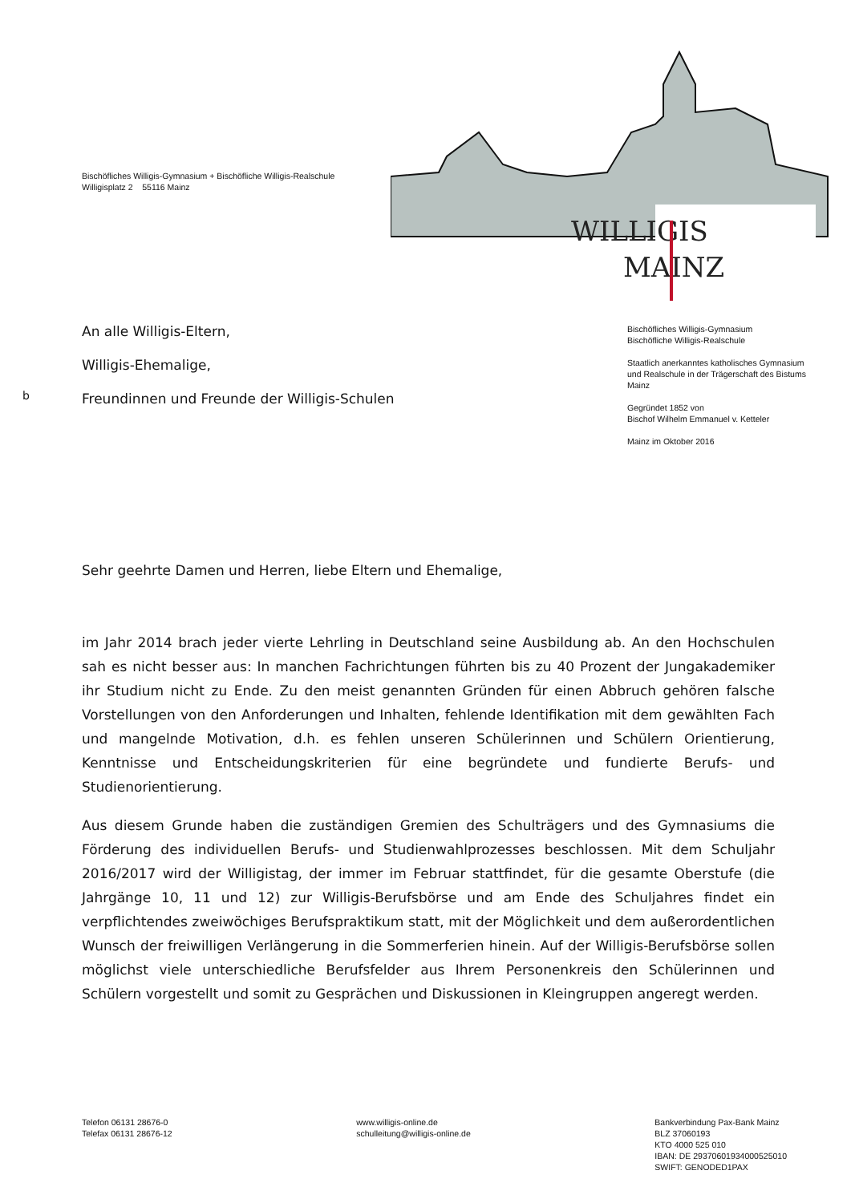Bischöfliches Willigis-Gymnasium + Bischöfliche Willigis-Realschule
Willigisplatz 2 55116 Mainz
WILLIGIS
MAINZ
An alle Willigis-Eltern,
Willigis-Ehemalige,
Freundinnen und Freunde der Willigis-Schulen
Bischöfliches Willigis-Gymnasium
Bischöfliche Willigis-Realschule
Staatlich anerkanntes katholisches Gymnasium und Realschule in der Trägerschaft des Bistums Mainz
Gegründet 1852 von
Bischof Wilhelm Emmanuel v. Ketteler
Mainz im Oktober 2016
b
Sehr geehrte Damen und Herren, liebe Eltern und Ehemalige,
im Jahr 2014 brach jeder vierte Lehrling in Deutschland seine Ausbildung ab. An den Hochschulen sah es nicht besser aus: In manchen Fachrichtungen führten bis zu 40 Prozent der Jungakademiker ihr Studium nicht zu Ende. Zu den meist genannten Gründen für einen Abbruch gehören falsche Vorstellungen von den Anforderungen und Inhalten, fehlende Identifikation mit dem gewählten Fach und mangelnde Motivation, d.h. es fehlen unseren Schülerinnen und Schülern Orientierung, Kenntnisse und Entscheidungskriterien für eine begründete und fundierte Berufs- und Studienorientierung.
Aus diesem Grunde haben die zuständigen Gremien des Schulträgers und des Gymnasiums die Förderung des individuellen Berufs- und Studienwahlprozesses beschlossen. Mit dem Schuljahr 2016/2017 wird der Willigistag, der immer im Februar stattfindet, für die gesamte Oberstufe (die Jahrgänge 10, 11 und 12) zur Willigis-Berufsbörse und am Ende des Schuljahres findet ein verpflichtendes zweiwöchiges Berufspraktikum statt, mit der Möglichkeit und dem außerordentlichen Wunsch der freiwilligen Verlängerung in die Sommerferien hinein. Auf der Willigis-Berufsbörse sollen möglichst viele unterschiedliche Berufsfelder aus Ihrem Personenkreis den Schülerinnen und Schülern vorgestellt und somit zu Gesprächen und Diskussionen in Kleingruppen angeregt werden.
Telefon 06131 28676-0
Telefax 06131 28676-12
www.willigis-online.de
schulleitung@willigis-online.de
Bankverbindung Pax-Bank Mainz
BLZ 37060193
KTO 4000 525 010
IBAN: DE 29370601934000525010
SWIFT: GENODED1PAX